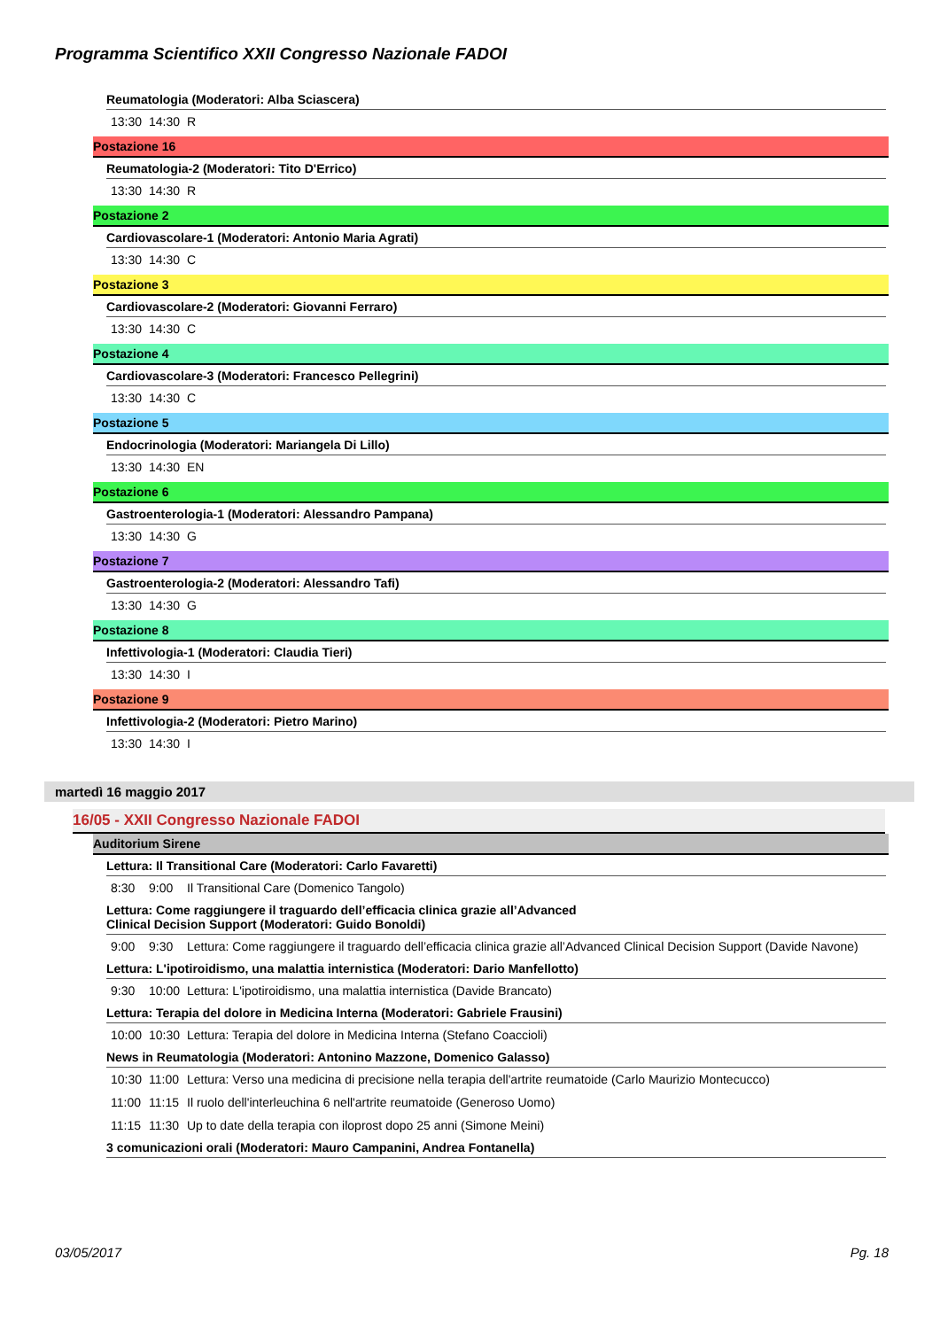Programma Scientifico XXII Congresso Nazionale FADOI
Reumatologia (Moderatori: Alba Sciascera)
13:30 14:30 R
Postazione 16
Reumatologia-2 (Moderatori: Tito D'Errico)
13:30 14:30 R
Postazione 2
Cardiovascolare-1 (Moderatori: Antonio Maria Agrati)
13:30 14:30 C
Postazione 3
Cardiovascolare-2 (Moderatori: Giovanni Ferraro)
13:30 14:30 C
Postazione 4
Cardiovascolare-3 (Moderatori: Francesco Pellegrini)
13:30 14:30 C
Postazione 5
Endocrinologia (Moderatori: Mariangela Di Lillo)
13:30 14:30 EN
Postazione 6
Gastroenterologia-1 (Moderatori: Alessandro Pampana)
13:30 14:30 G
Postazione 7
Gastroenterologia-2 (Moderatori: Alessandro Tafi)
13:30 14:30 G
Postazione 8
Infettivologia-1 (Moderatori: Claudia Tieri)
13:30 14:30 I
Postazione 9
Infettivologia-2 (Moderatori: Pietro Marino)
13:30 14:30 I
martedì 16 maggio 2017
16/05 - XXII Congresso Nazionale FADOI
Auditorium Sirene
Lettura: Il Transitional Care (Moderatori: Carlo Favaretti)
8:30 9:00 Il Transitional Care (Domenico Tangolo)
Lettura: Come raggiungere il traguardo dell’efficacia clinica grazie all’Advanced
Clinical Decision Support (Moderatori: Guido Bonoldi)
9:00 9:30 Lettura: Come raggiungere il traguardo dell’efficacia clinica grazie all’Advanced Clinical Decision Support (Davide Navone)
Lettura: L'ipotiroidismo, una malattia internistica (Moderatori: Dario Manfellotto)
9:30 10:00 Lettura: L'ipotiroidismo, una malattia internistica (Davide Brancato)
Lettura: Terapia del dolore in Medicina Interna (Moderatori: Gabriele Frausini)
10:00 10:30 Lettura: Terapia del dolore in Medicina Interna (Stefano Coaccioli)
News in Reumatologia (Moderatori: Antonino Mazzone, Domenico Galasso)
10:30 11:00 Lettura: Verso una medicina di precisione nella terapia dell'artrite reumatoide (Carlo Maurizio Montecucco)
11:00 11:15 Il ruolo dell'interleuchina 6 nell'artrite reumatoide (Generoso Uomo)
11:15 11:30 Up to date della terapia con iloprost dopo 25 anni (Simone Meini)
3 comunicazioni orali (Moderatori: Mauro Campanini, Andrea Fontanella)
03/05/2017 Pg. 18